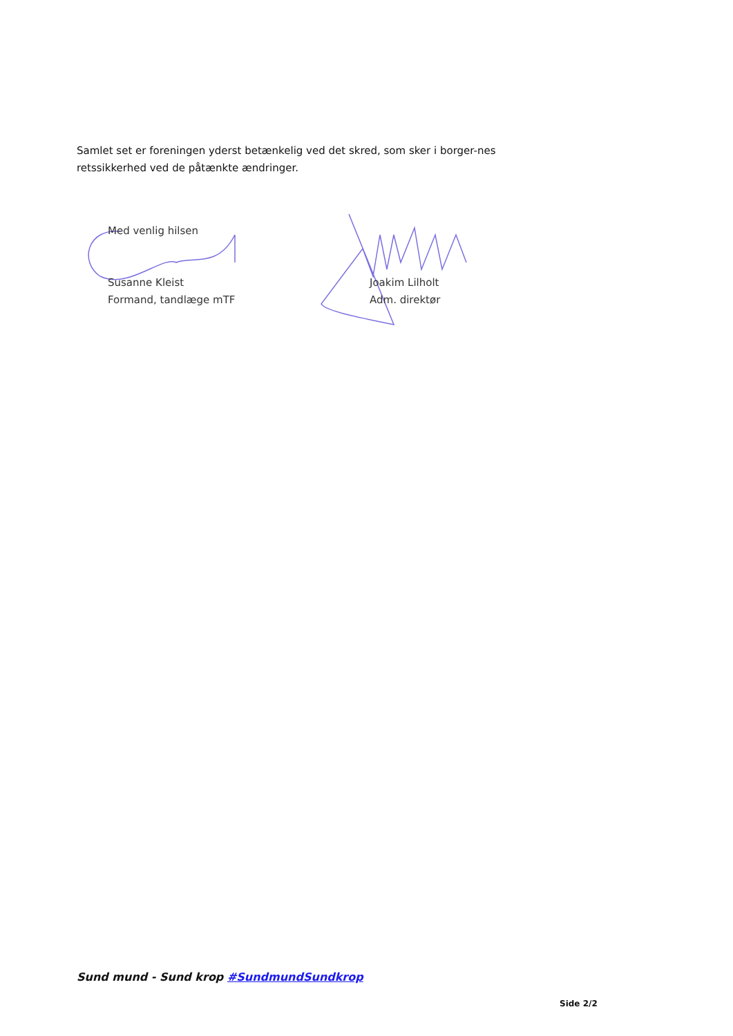Samlet set er foreningen yderst betænkelig ved det skred, som sker i borger-nes retssikkerhed ved de påtænkte ændringer.
Med venlig hilsen
Susanne Kleist
Formand, tandlæge mTF
Joakim Lilholt
Adm. direktør
Sund mund - Sund krop #SundmundSundkrop
Side 2/2